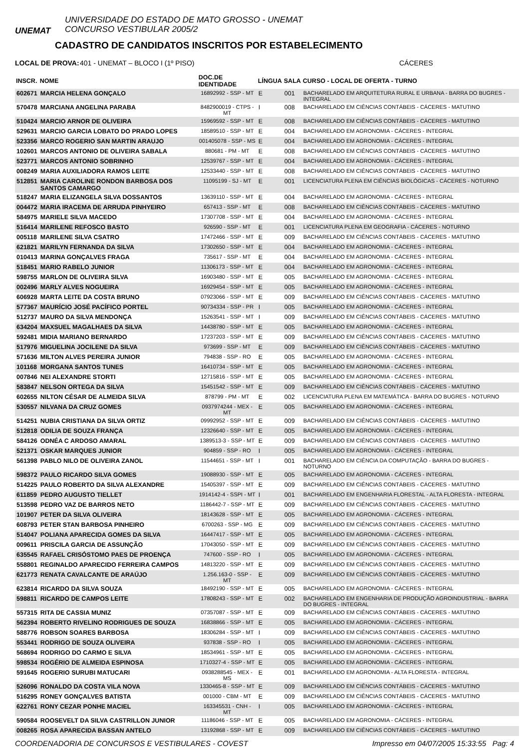UNEMAT
UNIVERSIDADE DO ESTADO DE MATO GROSSO - UNEMAT
CONCURSO VESTIBULAR 2005/2
CADASTRO DE CANDIDATOS INSCRITOS POR ESTABELECIMENTO
LOCAL DE PROVA: 401 - UNEMAT – BLOCO I (1º PISO) CÁCERES
| INSCR. | NOME | DOC.DE IDENTIDADE | LÍNGUA | SALA | CURSO - LOCAL DE OFERTA - TURNO |
| --- | --- | --- | --- | --- | --- |
| 602671 | MARCIA HELENA GONÇALO | 16892992 - SSP - MT | E | 001 | BACHARELADO EM ARQUITETURA RURAL E URBANA - BARRA DO BUGRES - INTEGRAL |
| 570478 | MARCIANA ANGELINA PARABA | 8482900019 - CTPS - MT | I | 008 | BACHARELADO EM CIÊNCIAS CONTÁBEIS - CÁCERES - MATUTINO |
| 510424 | MARCIO ARNOR DE OLIVEIRA | 15969592 - SSP - MT | E | 008 | BACHARELADO EM CIÊNCIAS CONTÁBEIS - CÁCERES - MATUTINO |
| 529631 | MARCIO GARCIA LOBATO DO PRADO LOPES | 18589510 - SSP - MT | E | 004 | BACHARELADO EM AGRONOMIA - CÁCERES - INTEGRAL |
| 523356 | MARCO ROGERIO SAN MARTIN ARAUJO | 001405078 - SSP - MS | E | 004 | BACHARELADO EM AGRONOMIA - CÁCERES - INTEGRAL |
| 102601 | MARCOS ANTONIO DE OLIVEIRA SABALA | 880681 - PM - MT | E | 008 | BACHARELADO EM CIÊNCIAS CONTÁBEIS - CÁCERES - MATUTINO |
| 523771 | MARCOS ANTONIO SOBRINHO | 12539767 - SSP - MT | E | 004 | BACHARELADO EM AGRONOMIA - CÁCERES - INTEGRAL |
| 008249 | MARIA AUXILIADORA RAMOS LEITE | 12533440 - SSP - MT | E | 008 | BACHARELADO EM CIÊNCIAS CONTÁBEIS - CÁCERES - MATUTINO |
| 512851 | MARIA CAROLINE RONDON BARBOSA DOS SANTOS CAMARGO | 11095199 - SJ - MT | E | 001 | LICENCIATURA PLENA EM CIÊNCIAS BIOLÓGICAS - CÁCERES - NOTURNO |
| 518247 | MARIA ELIZANGELA SILVA DOSSANTOS | 13639110 - SSP - MT | E | 004 | BACHARELADO EM AGRONOMIA - CÁCERES - INTEGRAL |
| 004472 | MARIA IRACEMA DE ARRUDA PINHYEIRO | 657413 - SSP - MT | E | 008 | BACHARELADO EM CIÊNCIAS CONTÁBEIS - CÁCERES - MATUTINO |
| 584975 | MARIELE SILVA MACEDO | 17307708 - SSP - MT | E | 004 | BACHARELADO EM AGRONOMIA - CÁCERES - INTEGRAL |
| 516414 | MARILENE REFOSCO BASTO | 926590 - SSP - MT | E | 001 | LICENCIATURA PLENA EM GEOGRAFIA - CÁCERES - NOTURNO |
| 005118 | MARILENE SILVA CSATRO | 17472466 - SSP - MT | E | 009 | BACHARELADO EM CIÊNCIAS CONTÁBEIS - CÁCERES - MATUTINO |
| 621821 | MARILYN FERNANDA DA SILVA | 17302650 - SSP - MT | E | 004 | BACHARELADO EM AGRONOMIA - CÁCERES - INTEGRAL |
| 010413 | MARINA GONÇALVES FRAGA | 735617 - SSP - MT | E | 004 | BACHARELADO EM AGRONOMIA - CÁCERES - INTEGRAL |
| 518451 | MARIO RABELO JUNIOR | 11306173 - SSP - MT | E | 004 | BACHARELADO EM AGRONOMIA - CÁCERES - INTEGRAL |
| 598755 | MARLON DE OLIVEIRA SILVA | 16903480 - SSP - MT | E | 005 | BACHARELADO EM AGRONOMIA - CÁCERES - INTEGRAL |
| 002496 | MARLY ALVES NOGUEIRA | 16929454 - SSP - MT | E | 005 | BACHARELADO EM AGRONOMIA - CÁCERES - INTEGRAL |
| 606928 | MARTA LEITE DA COSTA BRUNO | 07923066 - SSP - MT | E | 009 | BACHARELADO EM CIÊNCIAS CONTÁBEIS - CÁCERES - MATUTINO |
| 577367 | MAURÍCIO JOSÉ PACÍFICO PORTEL | 90734334 - SSP - PR | I | 005 | BACHARELADO EM AGRONOMIA - CÁCERES - INTEGRAL |
| 512737 | MAURO DA SILVA MENDONÇA | 15263541 - SSP - MT | I | 009 | BACHARELADO EM CIÊNCIAS CONTÁBEIS - CÁCERES - MATUTINO |
| 634204 | MAXSUEL MAGALHAES DA SILVA | 14438780 - SSP - MT | E | 005 | BACHARELADO EM AGRONOMIA - CÁCERES - INTEGRAL |
| 592481 | MIDIA MARIANO BERNARDO | 17237203 - SSP - MT | E | 009 | BACHARELADO EM CIÊNCIAS CONTÁBEIS - CÁCERES - MATUTINO |
| 517976 | MIGUELINA JOCILENE DA SILVA | 973699 - SSP - MT | E | 009 | BACHARELADO EM CIÊNCIAS CONTÁBEIS - CÁCERES - MATUTINO |
| 571636 | MILTON ALVES PEREIRA JUNIOR | 794838 - SSP - RO | E | 005 | BACHARELADO EM AGRONOMIA - CÁCERES - INTEGRAL |
| 101168 | MORGANA SANTOS TUNES | 16410734 - SSP - MT | E | 005 | BACHARELADO EM AGRONOMIA - CÁCERES - INTEGRAL |
| 007846 | NEI ALEXANDRE STORTI | 12715816 - SSP - MT | E | 005 | BACHARELADO EM AGRONOMIA - CÁCERES - INTEGRAL |
| 583847 | NELSON ORTEGA DA SILVA | 15451542 - SSP - MT | E | 009 | BACHARELADO EM CIÊNCIAS CONTÁBEIS - CÁCERES - MATUTINO |
| 602655 | NILTON CÉSAR DE ALMEIDA SILVA | 878799 - PM - MT | E | 002 | LICENCIATURA PLENA EM MATEMÁTICA - BARRA DO BUGRES - NOTURNO |
| 530557 | NILVANA DA CRUZ GOMES | 0937974244 - MEX - MT | E | 005 | BACHARELADO EM AGRONOMIA - CÁCERES - INTEGRAL |
| 514251 | NUBIA CRISTIANA DA SILVA ORTIZ | 09992952 - SSP - MT | E | 009 | BACHARELADO EM CIÊNCIAS CONTÁBEIS - CÁCERES - MATUTINO |
| 512818 | ODILIA DE SOUZA FRANÇA | 12326640 - SSP - MT | E | 005 | BACHARELADO EM AGRONOMIA - CÁCERES - INTEGRAL |
| 584126 | ODNÉA C ARDOSO AMARAL | 1389513-3 - SSP - MT | E | 009 | BACHARELADO EM CIÊNCIAS CONTÁBEIS - CÁCERES - MATUTINO |
| 521371 | OSKAR MARQUES JUNIOR | 904859 - SSP - RO | I | 005 | BACHARELADO EM AGRONOMIA - CÁCERES - INTEGRAL |
| 561398 | PABLO NILO DE OLIVEIRA ZANOL | 11544651 - SSP - MT | I | 001 | BACHARELADO EM CIÊNCIA DA COMPUTAÇÃO - BARRA DO BUGRES - NOTURNO |
| 598372 | PAULO RICARDO SILVA GOMES | 19088930 - SSP - MT | E | 005 | BACHARELADO EM AGRONOMIA - CÁCERES - INTEGRAL |
| 514225 | PAULO ROBERTO DA SILVA ALEXANDRE | 15405397 - SSP - MT | E | 009 | BACHARELADO EM CIÊNCIAS CONTÁBEIS - CÁCERES - MATUTINO |
| 611859 | PEDRO AUGUSTO TIELLET | 1914142-4 - SSPI - MT | I | 001 | BACHARELADO EM ENGENHARIA FLORESTAL - ALTA FLORESTA - INTEGRAL |
| 513598 | PEDRO VAZ DE BARROS NETO | 1186442-7 - SSP - MT | E | 009 | BACHARELADO EM CIÊNCIAS CONTÁBEIS - CÁCERES - MATUTINO |
| 101907 | PETER DA SILVA OLIVEIRA | 18143628 - SSP - MT | E | 005 | BACHARELADO EM AGRONOMIA - CÁCERES - INTEGRAL |
| 608793 | PETER STAN BARBOSA PINHEIRO | 6700263 - SSP - MG | E | 009 | BACHARELADO EM CIÊNCIAS CONTÁBEIS - CÁCERES - MATUTINO |
| 514047 | POLIANA APARECIDA GOMES DA SILVA | 16447417 - SSP - MT | E | 005 | BACHARELADO EM AGRONOMIA - CÁCERES - INTEGRAL |
| 009611 | PRISCILA GARCIA DE ASSUNÇÃO | 17043050 - SSP - MT | E | 009 | BACHARELADO EM CIÊNCIAS CONTÁBEIS - CÁCERES - MATUTINO |
| 635545 | RAFAEL CRISÓSTOMO PAES DE PROENÇA | 747600 - SSP - RO | I | 005 | BACHARELADO EM AGRONOMIA - CÁCERES - INTEGRAL |
| 558801 | REGINALDO APARECIDO FERREIRA CAMPOS | 14813220 - SSP - MT | E | 009 | BACHARELADO EM CIÊNCIAS CONTÁBEIS - CÁCERES - MATUTINO |
| 621773 | RENATA CAVALCANTE DE ARAÚJO | 1.256.163-0 - SSP - MT | E | 009 | BACHARELADO EM CIÊNCIAS CONTÁBEIS - CÁCERES - MATUTINO |
| 623814 | RICARDO DA SILVA SOUZA | 18492190 - SSP - MT | E | 005 | BACHARELADO EM AGRONOMIA - CÁCERES - INTEGRAL |
| 598811 | RICARDO DE CAMPOS LEITE | 17808243 - SSP - MT | E | 002 | BACHARELADO EM ENGENHARIA DE PRODUÇÃO AGROINDUSTRIAL - BARRA DO BUGRES - INTEGRAL |
| 557315 | RITA DE CASSIA MUNIZ | 07357087 - SSP - MT | E | 009 | BACHARELADO EM CIÊNCIAS CONTÁBEIS - CÁCERES - MATUTINO |
| 562394 | ROBERTO RIVELINO RODRIGUES DE SOUZA | 16838866 - SSP - MT | E | 005 | BACHARELADO EM AGRONOMIA - CÁCERES - INTEGRAL |
| 588776 | ROBSON SOARES BARBOSA | 18306284 - SSP - MT | I | 009 | BACHARELADO EM CIÊNCIAS CONTÁBEIS - CÁCERES - MATUTINO |
| 553441 | RODRIGO DE SOUZA OLIVEIRA | 937838 - SSP - RO | I | 005 | BACHARELADO EM AGRONOMIA - CÁCERES - INTEGRAL |
| 568694 | RODRIGO DO CARMO E SILVA | 18534961 - SSP - MT | E | 005 | BACHARELADO EM AGRONOMIA - CÁCERES - INTEGRAL |
| 598534 | ROGÉRIO DE ALMEIDA ESPINOSA | 1710327-4 - SSP - MT | E | 005 | BACHARELADO EM AGRONOMIA - CÁCERES - INTEGRAL |
| 591645 | ROGERIO SURUBI MATUCARI | 0938288545 - MEX - MS | E | 001 | BACHARELADO EM AGRONOMIA - ALTA FLORESTA - INTEGRAL |
| 526096 | RONALDO DA COSTA VILA NOVA | 1330465-8 - SSP - MT | E | 009 | BACHARELADO EM CIÊNCIAS CONTÁBEIS - CÁCERES - MATUTINO |
| 516295 | RONEY GONÇALVES BATISTA | 001000 - CBM - MT | E | 009 | BACHARELADO EM CIÊNCIAS CONTÁBEIS - CÁCERES - MATUTINO |
| 622761 | RONY CEZAR PONHE MACIEL | 163345531 - CNH - MT | I | 005 | BACHARELADO EM AGRONOMIA - CÁCERES - INTEGRAL |
| 590584 | ROOSEVELT DA SILVA CASTRILLON JUNIOR | 11186046 - SSP - MT | E | 005 | BACHARELADO EM AGRONOMIA - CÁCERES - INTEGRAL |
| 008265 | ROSA APARECIDA BASSAN ANTELO | 13192868 - SSP - MT | E | 009 | BACHARELADO EM CIÊNCIAS CONTÁBEIS - CÁCERES - MATUTINO |
COORDENADORIA DE CONCURSOS E VESTIBULARES - COVEST Impresso em 04/07/2005 15:33:55 Pag: 4